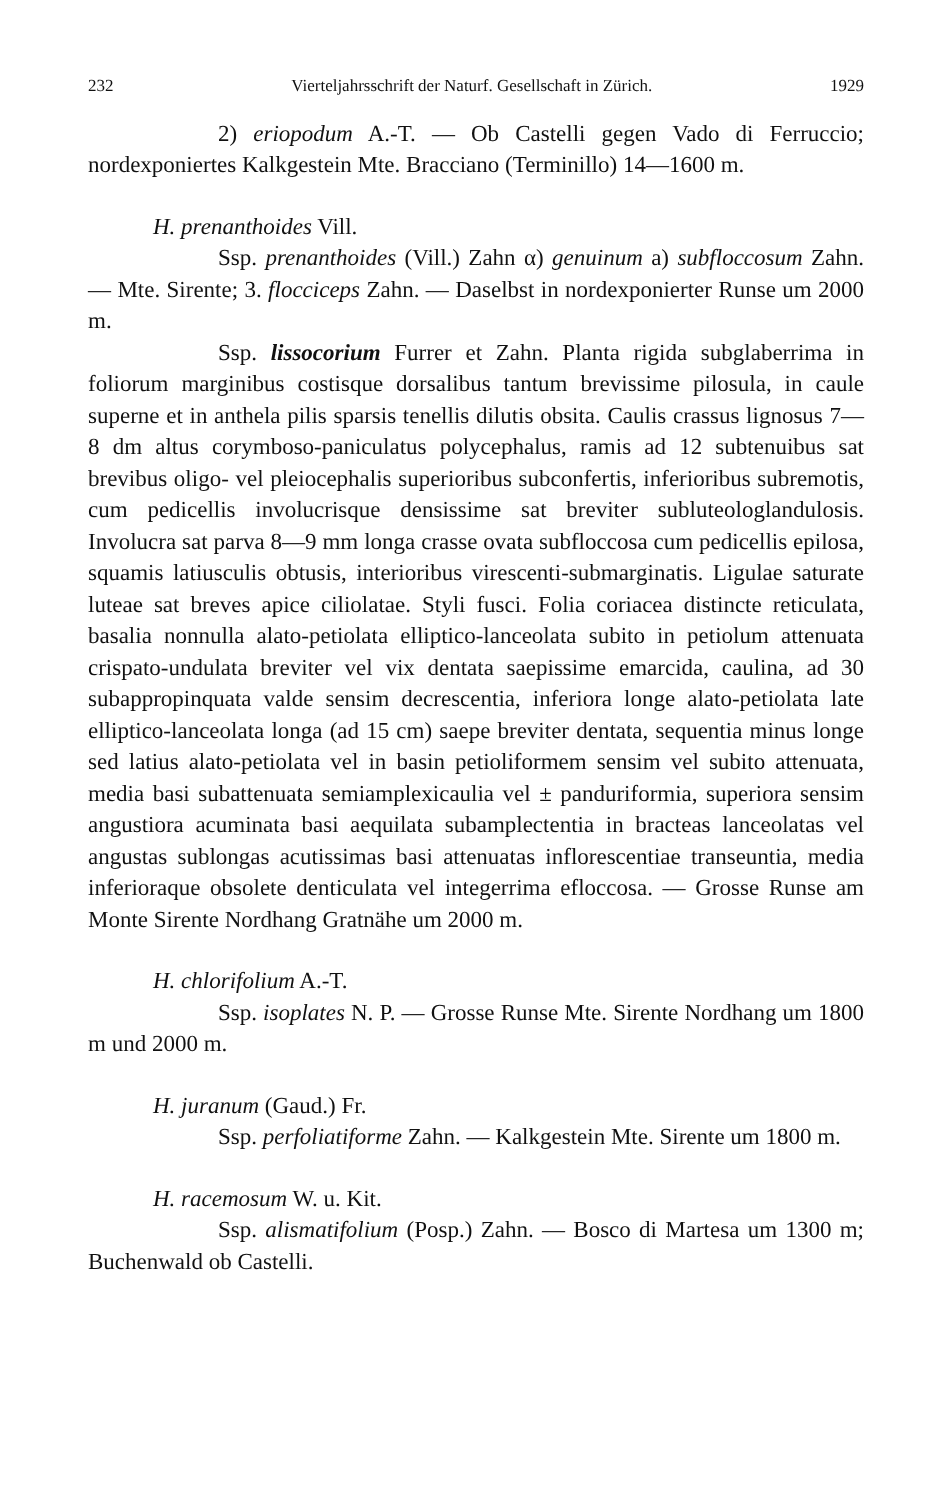232 Vierteljahrsschrift der Naturf. Gesellschaft in Zürich. 1929
2) eriopodum A.-T. — Ob Castelli gegen Vado di Ferruccio; nordexponiertes Kalkgestein Mte. Bracciano (Terminillo) 14—1600 m.
H. prenanthoides Vill.
Ssp. prenanthoides (Vill.) Zahn α) genuinum a) subfloccosum Zahn.— Mte. Sirente; 3. flocciceps Zahn. — Daselbst in nordexponierter Runse um 2000 m.
Ssp. lissocorium Furrer et Zahn. Planta rigida subglaberrima in foliorum marginibus costisque dorsalibus tantum brevissime pilosula, in caule superne et in anthela pilis sparsis tenellis dilutis obsita. Caulis crassus lignosus 7—8 dm altus corymboso-paniculatus polycephalus, ramis ad 12 subtenuibus sat brevibus oligo- vel pleiocephalis superioribus subconfertis, inferioribus subremotis, cum pedicellis involucrisque densissime sat breviter subluteologlandulosis. Involucra sat parva 8—9 mm longa crasse ovata subfloccosa cum pedicellis epilosa, squamis latiusculis obtusis, interioribus virescenti-submarginatis. Ligulae saturate luteae sat breves apice ciliolatae. Styli fusci. Folia coriacea distincte reticulata, basalia nonnulla alato-petiolata elliptico-lanceolata subito in petiolum attenuata crispato-undulata breviter vel vix dentata saepissime emarcida, caulina, ad 30 subappropinquata valde sensim decrescentia, inferiora longe alato-petiolata late elliptico-lanceolata longa (ad 15 cm) saepe breviter dentata, sequentia minus longe sed latius alato-petiolata vel in basin petioliformem sensim vel subito attenuata, media basi subattenuata semiamplexicaulia vel ± panduriformia, superiora sensim angustiora acuminata basi aequilata subamplectentia in bracteas lanceolatas vel angustas sublongas acutissimas basi attenuatas inflorescentiae transeuntia, media inferioraque obsolete denticulata vel integerrima efloccosa. — Grosse Runse am Monte Sirente Nordhang Gratnähe um 2000 m.
H. chlorifolium A.-T.
Ssp. isoplates N. P. — Grosse Runse Mte. Sirente Nordhang um 1800 m und 2000 m.
H. juranum (Gaud.) Fr.
Ssp. perfoliatiforme Zahn. — Kalkgestein Mte. Sirente um 1800 m.
H. racemosum W. u. Kit.
Ssp. alismatifolium (Posp.) Zahn. — Bosco di Martesa um 1300 m; Buchenwald ob Castelli.